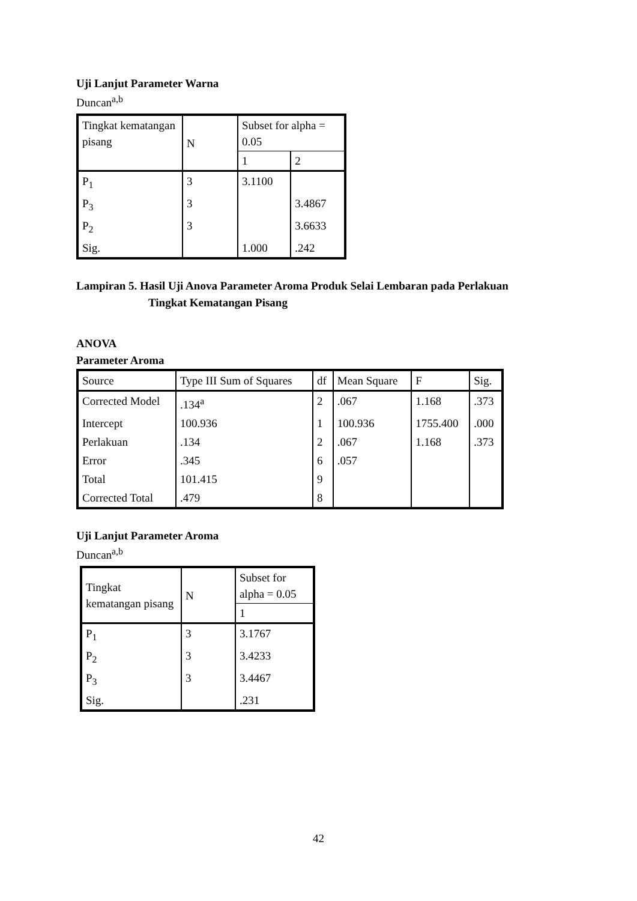Uji Lanjut Parameter Warna
Duncan<sup>a,b</sup>
| Tingkat kematangan pisang | N | Subset for alpha = 0.05 | |
| --- | --- | --- | --- |
| | | 1 | 2 |
| P<sub>1</sub> | 3 | 3.1100 | |
| P<sub>3</sub> | 3 | | 3.4867 |
| P<sub>2</sub> | 3 | | 3.6633 |
| Sig. | | 1.000 | .242 |
Lampiran 5. Hasil Uji Anova Parameter Aroma Produk Selai Lembaran pada Perlakuan
Tingkat Kematangan Pisang
ANOVA
Parameter Aroma
| Source | Type III Sum of Squares | df | Mean Square | F | Sig. |
| --- | --- | --- | --- | --- | --- |
| Corrected Model | .134<sup>a</sup> | 2 | .067 | 1.168 | .373 |
| Intercept | 100.936 | 1 | 100.936 | 1755.400 | .000 |
| Perlakuan | .134 | 2 | .067 | 1.168 | .373 |
| Error | .345 | 6 | .057 | | |
| Total | 101.415 | 9 | | | |
| Corrected Total | .479 | 8 | | | |
Uji Lanjut Parameter Aroma
Duncan<sup>a,b</sup>
| Tingkat kematangan pisang | N | Subset for alpha = 0.05 |
| --- | --- | --- |
| | | 1 |
| P<sub>1</sub> | 3 | 3.1767 |
| P<sub>2</sub> | 3 | 3.4233 |
| P<sub>3</sub> | 3 | 3.4467 |
| Sig. | | .231 |
42